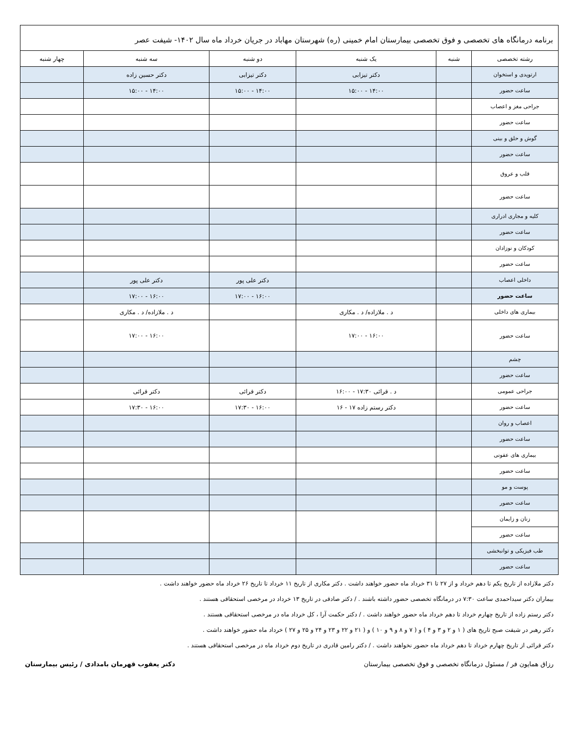برنامه درمانگاه های تخصصی و فوق تخصصی بیمارستان امام خمینی (ره) شهرستان مهاباد در جریان خرداد ماه سال ۱۴۰۲- شیفت عصر
| رشته تخصصی | شنبه | یک شنبه | دو شنبه | سه شنبه | چهار شنبه |
| --- | --- | --- | --- | --- | --- |
| ارتوپدی و استخوان | | دکتر تیزابی | دکتر تیزابی | دکتر حسین زاده | |
| ساعت حضور | | ۱۴:۰۰ - ۱۵:۰۰ | ۱۴:۰۰ - ۱۵:۰۰ | ۱۴:۰۰ - ۱۵:۰۰ | |
| جراحی مغز و اعصاب | | | | | |
| ساعت حضور | | | | | |
| گوش و حلق و بینی | | | | | |
| ساعت حضور | | | | | |
| قلب و عروق | | | | | |
| ساعت حضور | | | | | |
| کلیه و مجاری ادراری | | | | | |
| ساعت حضور | | | | | |
| کودکان و نوزادان | | | | | |
| ساعت حضور | | | | | |
| داخلی اعصاب | | | دکتر علی پور | دکتر علی پور | |
| ساعت حضور | | | ۱۶:۰۰ - ۱۷:۰۰ | ۱۶:۰۰ - ۱۷:۰۰ | |
| بیماری های داخلی | | د . ملازاده/ د . مکاری | | د . ملازاده/ د . مکاری | |
| ساعت حضور | | ۱۶:۰۰ - ۱۷:۰۰ | | ۱۶:۰۰ - ۱۷:۰۰ | |
| چشم | | | | | |
| ساعت حضور | | | | | |
| جراحی عمومی | | د . قرائی ۱۷:۳۰ - ۱۶:۰۰ | دکتر قرائی | دکتر قرائی | |
| ساعت حضور | | دکتر رستم زاده ۱۷ - ۱۶ | ۱۶:۰۰ - ۱۷:۳۰ | ۱۶:۰۰ - ۱۷:۳۰ | |
| اعصاب و روان | | | | | |
| ساعت حضور | | | | | |
| بیماری های عفونی | | | | | |
| ساعت حضور | | | | | |
| پوست و مو | | | | | |
| ساعت حضور | | | | | |
| زنان و زایمان | | | | | |
| ساعت حضور | | | | | |
| طب فیزیکی و توانبخشی | | | | | |
| ساعت حضور | | | | | |
دکتر ملازاده از تاریخ یکم تا دهم خرداد و از ۲۷ تا ۳۱ خرداد ماه حضور خواهند داشت . دکتر مکاری از تاریخ ۱۱ خرداد تا تاریخ ۲۶ خرداد ماه حضور خواهند داشت .
بیماران دکتر سیداحمدی ساعت ۷:۳۰ در درمانگاه تخصصی حضور داشته باشند . / دکتر صادقی در تاریخ ۱۳ خرداد در مرخصی استحقاقی هستند .
دکتر رستم زاده از تاریخ چهارم خرداد تا دهم خرداد ماه حضور خواهند داشت . / دکتر حکمت آرا ، کل خرداد ماه در مرخصی استحقاقی هستند .
دکتر رهبر در شیفت صبح تاریخ های ( ۱ و ۲ و ۳ و ۴ ) و ( ۷ و ۸ و ۹ و ۱۰ ) و ( ۲۱ و ۲۲ و ۲۳ و ۲۴ و ۲۵ و ۲۷ ) خرداد ماه حضور خواهند داشت .
دکتر قرائی از تاریخ چهارم خرداد تا دهم خرداد ماه حضور نخواهند داشت . / دکتر رامین قادری در تاریخ دوم خرداد ماه در مرخصی استحقاقی هستند .
رزاق همایون فر / مسئول درمانگاه تخصصی و فوق تخصصی بیمارستان دکتر یعقوب قهرمان بامدادی / رئیس بیمارستان